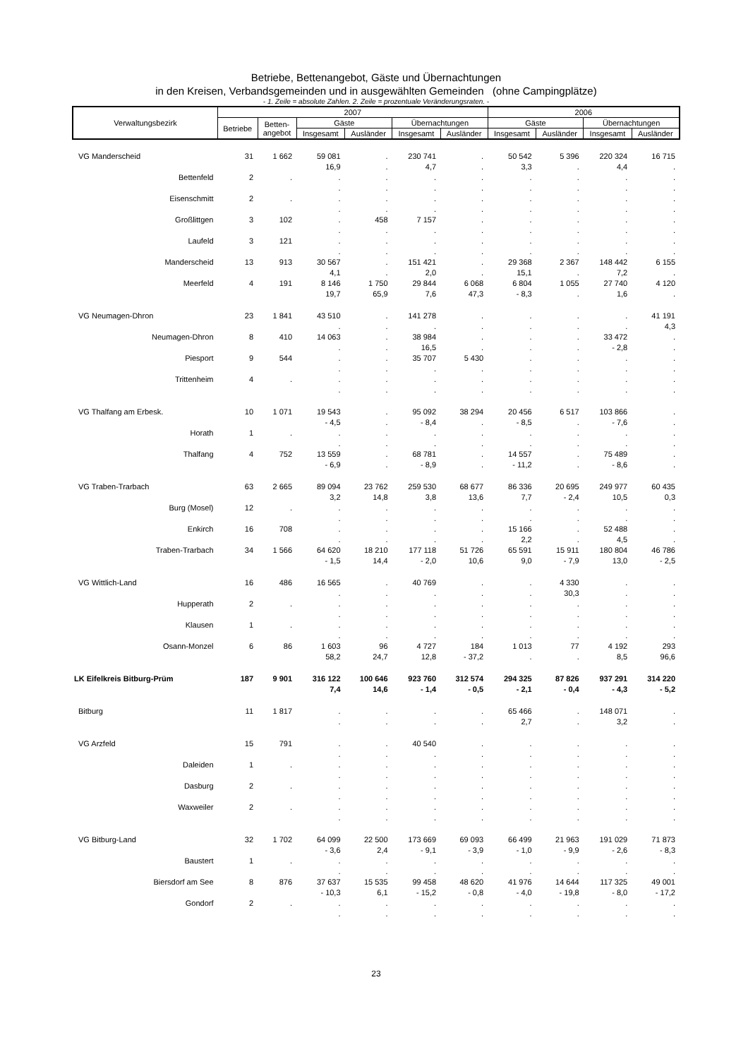Betriebe, Bettenangebot, Gäste und Übernachtungen
in den Kreisen, Verbandsgemeinden und in ausgewählten Gemeinden (ohne Campingplätze)
- 1. Zeile = absolute Zahlen. 2. Zeile = prozentuale Veränderungsraten. -
| Verwaltungsbezirk | 2007 | | | | | | 2006 | | | |
| --- | --- | --- | --- | --- | --- | --- | --- | --- | --- | --- |
| | Betriebe | Betten- angebot | Gäste | | Übernachtungen | | Gäste | | Übernachtungen | |
| | | | Insgesamt | Ausländer | Insgesamt | Ausländer | Insgesamt | Ausländer | Insgesamt | Ausländer |
| VG Manderscheid | 31 | 1 662 | 59 081 16,9 | . . | 230 741 4,7 | . . | 50 542 3,3 | 5 396 . | 220 324 4,4 | 16 715 . |
| Bettenfeld | 2 | . | . . | . . | . . | . . | . . | . . | . . | . . |
| Eisenschmitt | 2 | . | . . | . . | . . | . . | . . | . . | . . | . . |
| Großlittgen | 3 | 102 | . . | 458 . | 7 157 . | . . | . . | . . | . . | . . |
| Laufeld | 3 | 121 | . . | . . | . . | . . | . . | . . | . . | . . |
| Manderscheid | 13 | 913 | 30 567 4,1 | . . | 151 421 2,0 | . . | 29 368 15,1 | 2 367 . | 148 442 7,2 | 6 155 . |
| Meerfeld | 4 | 191 | 8 146 19,7 | 1 750 65,9 | 29 844 7,6 | 6 068 47,3 | 6 804 - 8,3 | 1 055 . | 27 740 1,6 | 4 120 . |
| VG Neumagen-Dhron | 23 | 1 841 | 43 510 . | . . | 141 278 . | . . | . . | . . | . . | 41 191 4,3 |
| Neumagen-Dhron | 8 | 410 | 14 063 . | . . | 38 984 16,5 | . . | . . | . . | 33 472 - 2,8 | . . |
| Piesport | 9 | 544 | . . | . . | 35 707 . | 5 430 . | . . | . . | . . | . . |
| Trittenheim | 4 | . | . . | . . | . . | . . | . . | . . | . . | . . |
| VG Thalfang am Erbesk. | 10 | 1 071 | 19 543 - 4,5 | . . | 95 092 - 8,4 | 38 294 . | 20 456 - 8,5 | 6 517 . | 103 866 - 7,6 | . . |
| Horath | 1 | . | . . | . . | . . | . . | . . | . . | . . | . . |
| Thalfang | 4 | 752 | 13 559 - 6,9 | . . | 68 781 - 8,9 | . . | 14 557 - 11,2 | . . | 75 489 - 8,6 | . . |
| VG Traben-Trarbach | 63 | 2 665 | 89 094 3,2 | 23 762 14,8 | 259 530 3,8 | 68 677 13,6 | 86 336 7,7 | 20 695 - 2,4 | 249 977 10,5 | 60 435 0,3 |
| Burg (Mosel) | 12 | . | . . | . . | . . | . . | . . | . . | . . | . . |
| Enkirch | 16 | 708 | . . | . . | . . | . . | 15 166 2,2 | . . | 52 488 4,5 | . . |
| Traben-Trarbach | 34 | 1 566 | 64 620 - 1,5 | 18 210 14,4 | 177 118 - 2,0 | 51 726 10,6 | 65 591 9,0 | 15 911 - 7,9 | 180 804 13,0 | 46 786 - 2,5 |
| VG Wittlich-Land | 16 | 486 | 16 565 . | . . | 40 769 . | . . | . . | 4 330 30,3 | . . | . . |
| Hupperath | 2 | . | . . | . . | . . | . . | . . | . . | . . | . . |
| Klausen | 1 | . | . . | . . | . . | . . | . . | . . | . . | . . |
| Osann-Monzel | 6 | 86 | 1 603 58,2 | 96 24,7 | 4 727 12,8 | 184 - 37,2 | 1 013 . | 77 . | 4 192 8,5 | 293 96,6 |
| LK Eifelkreis Bitburg-Prüm | 187 | 9 901 | 316 122 7,4 | 100 646 14,6 | 923 760 - 1,4 | 312 574 - 0,5 | 294 325 - 2,1 | 87 826 - 0,4 | 937 291 - 4,3 | 314 220 - 5,2 |
| Bitburg | 11 | 1 817 | . . | . . | . . | . . | 65 466 2,7 | . . | 148 071 3,2 | . . |
| VG Arzfeld | 15 | 791 | . . | . . | 40 540 . | . . | . . | . . | . . | . . |
| Daleiden | 1 | . | . . | . . | . . | . . | . . | . . | . . | . . |
| Dasburg | 2 | . | . . | . . | . . | . . | . . | . . | . . | . . |
| Waxweiler | 2 | . | . . | . . | . . | . . | . . | . . | . . | . . |
| VG Bitburg-Land | 32 | 1 702 | 64 099 - 3,6 | 22 500 2,4 | 173 669 - 9,1 | 69 093 - 3,9 | 66 499 - 1,0 | 21 963 - 9,9 | 191 029 - 2,6 | 71 873 - 8,3 |
| Baustert | 1 | . | . . | . . | . . | . . | . . | . . | . . | . . |
| Biersdorf am See | 8 | 876 | 37 637 - 10,3 | 15 535 6,1 | 99 458 - 15,2 | 48 620 - 0,8 | 41 976 - 4,0 | 14 644 - 19,8 | 117 325 - 8,0 | 49 001 - 17,2 |
| Gondorf | 2 | . | . . | . . | . . | . . | . . | . . | . . | . . |
23